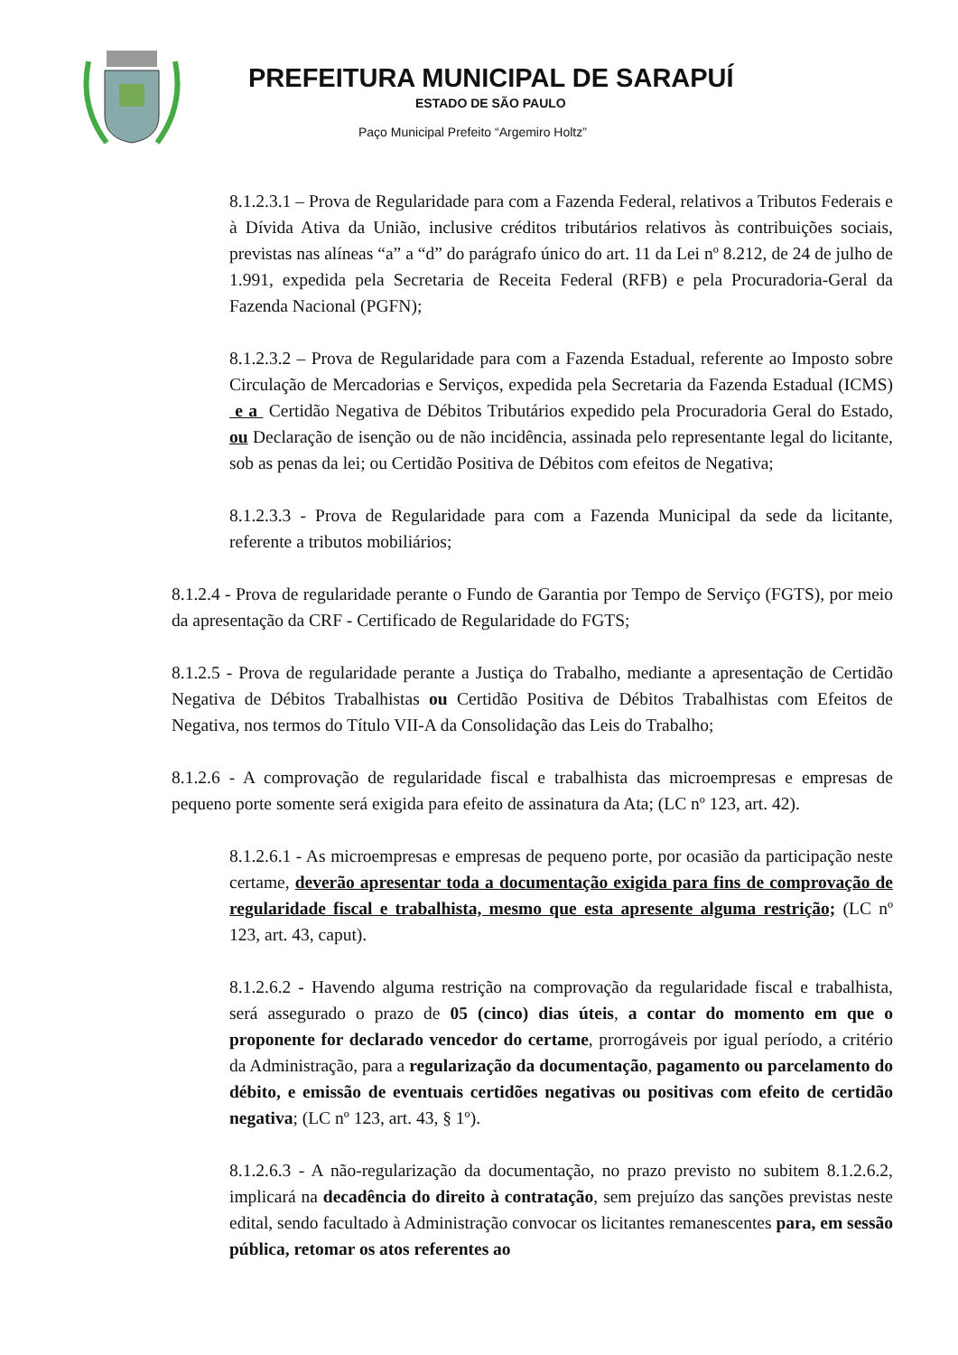PREFEITURA MUNICIPAL DE SARAPUÍ
ESTADO DE SÃO PAULO
Paço Municipal Prefeito “Argemiro Holtz”
8.1.2.3.1 – Prova de Regularidade para com a Fazenda Federal, relativos a Tributos Federais e à Dívida Ativa da União, inclusive créditos tributários relativos às contribuições sociais, previstas nas alíneas “a” a “d” do parágrafo único do art. 11 da Lei nº 8.212, de 24 de julho de 1.991, expedida pela Secretaria de Receita Federal (RFB) e pela Procuradoria-Geral da Fazenda Nacional (PGFN);
8.1.2.3.2 – Prova de Regularidade para com a Fazenda Estadual, referente ao Imposto sobre Circulação de Mercadorias e Serviços, expedida pela Secretaria da Fazenda Estadual (ICMS) e a Certidão Negativa de Débitos Tributários expedido pela Procuradoria Geral do Estado, ou Declaração de isenção ou de não incidência, assinada pelo representante legal do licitante, sob as penas da lei; ou Certidão Positiva de Débitos com efeitos de Negativa;
8.1.2.3.3 - Prova de Regularidade para com a Fazenda Municipal da sede da licitante, referente a tributos mobiliários;
8.1.2.4 - Prova de regularidade perante o Fundo de Garantia por Tempo de Serviço (FGTS), por meio da apresentação da CRF - Certificado de Regularidade do FGTS;
8.1.2.5 - Prova de regularidade perante a Justiça do Trabalho, mediante a apresentação de Certidão Negativa de Débitos Trabalhistas ou Certidão Positiva de Débitos Trabalhistas com Efeitos de Negativa, nos termos do Título VII-A da Consolidação das Leis do Trabalho;
8.1.2.6 - A comprovação de regularidade fiscal e trabalhista das microempresas e empresas de pequeno porte somente será exigida para efeito de assinatura da Ata; (LC nº 123, art. 42).
8.1.2.6.1 - As microempresas e empresas de pequeno porte, por ocasião da participação neste certame, deverão apresentar toda a documentação exigida para fins de comprovação de regularidade fiscal e trabalhista, mesmo que esta apresente alguma restrição; (LC nº 123, art. 43, caput).
8.1.2.6.2 - Havendo alguma restrição na comprovação da regularidade fiscal e trabalhista, será assegurado o prazo de 05 (cinco) dias úteis, a contar do momento em que o proponente for declarado vencedor do certame, prorrogáveis por igual período, a critério da Administração, para a regularização da documentação, pagamento ou parcelamento do débito, e emissão de eventuais certidões negativas ou positivas com efeito de certidão negativa; (LC nº 123, art. 43, § 1º).
8.1.2.6.3 - A não-regularização da documentação, no prazo previsto no subitem 8.1.2.6.2, implicará na decadência do direito à contratação, sem prejuízo das sanções previstas neste edital, sendo facultado à Administração convocar os licitantes remanescentes para, em sessão pública, retomar os atos referentes ao